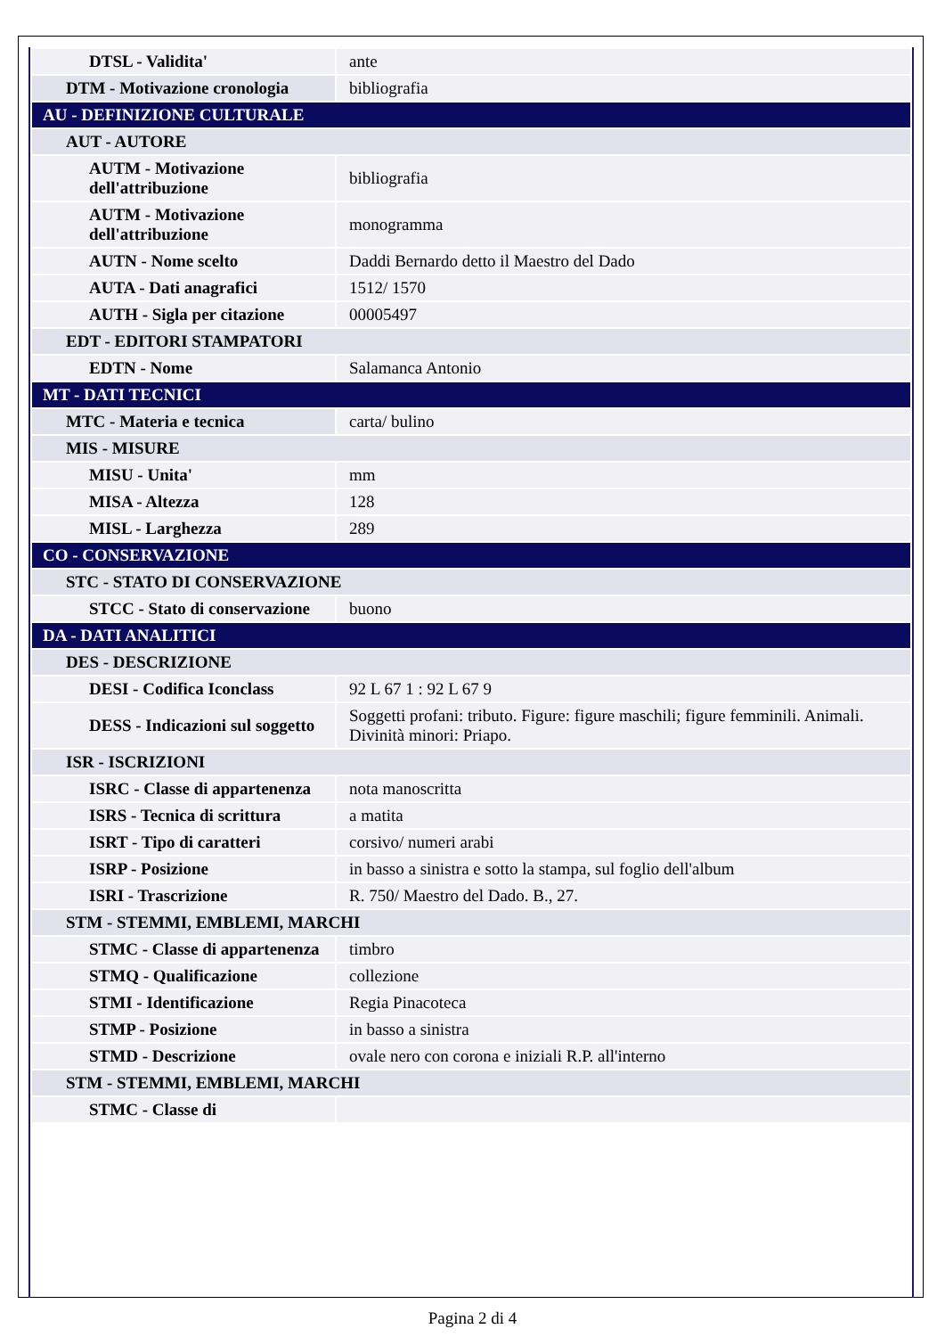| DTSL - Validita' | ante |
| DTM - Motivazione cronologia | bibliografia |
| AU - DEFINIZIONE CULTURALE | |
| AUT - AUTORE | |
| AUTM - Motivazione dell'attribuzione | bibliografia |
| AUTM - Motivazione dell'attribuzione | monogramma |
| AUTN - Nome scelto | Daddi Bernardo detto il Maestro del Dado |
| AUTA - Dati anagrafici | 1512/ 1570 |
| AUTH - Sigla per citazione | 00005497 |
| EDT - EDITORI STAMPATORI | |
| EDTN - Nome | Salamanca Antonio |
| MT - DATI TECNICI | |
| MTC - Materia e tecnica | carta/ bulino |
| MIS - MISURE | |
| MISU - Unita' | mm |
| MISA - Altezza | 128 |
| MISL - Larghezza | 289 |
| CO - CONSERVAZIONE | |
| STC - STATO DI CONSERVAZIONE | |
| STCC - Stato di conservazione | buono |
| DA - DATI ANALITICI | |
| DES - DESCRIZIONE | |
| DESI - Codifica Iconclass | 92 L 67 1 : 92 L 67 9 |
| DESS - Indicazioni sul soggetto | Soggetti profani: tributo. Figure: figure maschili; figure femminili. Animali. Divinità minori: Priapo. |
| ISR - ISCRIZIONI | |
| ISRC - Classe di appartenenza | nota manoscritta |
| ISRS - Tecnica di scrittura | a matita |
| ISRT - Tipo di caratteri | corsivo/ numeri arabi |
| ISRP - Posizione | in basso a sinistra e sotto la stampa, sul foglio dell'album |
| ISRI - Trascrizione | R. 750/ Maestro del Dado. B., 27. |
| STM - STEMMI, EMBLEMI, MARCHI | |
| STMC - Classe di appartenenza | timbro |
| STMQ - Qualificazione | collezione |
| STMI - Identificazione | Regia Pinacoteca |
| STMP - Posizione | in basso a sinistra |
| STMD - Descrizione | ovale nero con corona e iniziali R.P. all'interno |
| STM - STEMMI, EMBLEMI, MARCHI | |
| STMC - Classe di | |
Pagina 2 di 4